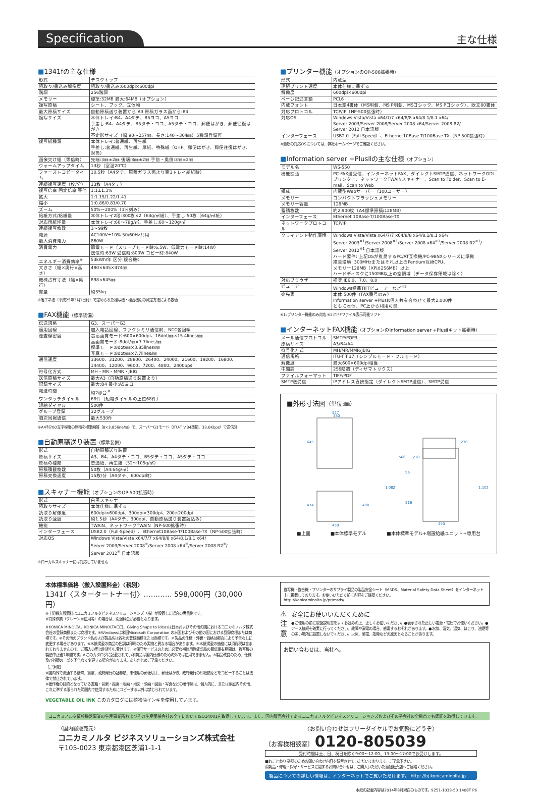Specification
主な仕様
■1341fの主な仕様
| 形式 | デスクトップ |
| 読取り/書込み解像度 | 読取り/書込み:600dpi×600dpi |
| 階調 | 256階調 |
| メモリー | 標準:32MB 最大:64MB（オプション） |
| 複写原稿 | シート、ブック、立体物 |
| 最大原稿サイズ | 自動原稿送り装置から:A3 原稿ガラス面から:B4 |
| 複写サイズ | 本体トレイ:B4、A4タテ、B5ヨコ、A5ヨコ 手差し:B4、A4タテ、B5タテ・ヨコ、A5タテ・ヨコ、郵便はがき、郵便往復はがき 不定形サイズ（幅:90〜257㎜、長さ:140〜364㎜）5種類登録可 |
| 複写紙種類 | 本体トレイ:普通紙、再生紙 手差し:普通紙、再生紙、厚紙、特殊紙（OHP、郵便はがき、郵便往復はがき、封筒） |
| 画像欠け幅（等倍時） | 先端:3㎜±2㎜ 後端:3㎜±2㎜ 手前・奥側:3㎜±2㎜ |
| ウォームアップタイム | 13秒（室温20℃） |
| ファーストコピータイム | 10.5秒（A4タテ、原稿ガラス面より第1トレイ給紙時） |
| 連続複写速度（枚/分） | 13枚（A4タテ） |
| 複写倍率 固定倍率 等倍 | 1:1±1.3% |
| 拡大 | 1:1.15/1.22/1.41 |
| 縮小 | 1:0.86/0.81/0.70 |
| ズーム | 50%〜200%（1%刻み） |
| 給紙方式/給紙量 | 本体トレイ2段:300枚×2（64g/㎡紙）、手差し:50枚（64g/㎡紙） |
| 対応用紙坪量 | 本体トレイ:60〜78g/㎡、手差し:60〜120g/㎡ |
| 連続複写枚数 | 1〜99枚 |
| 電源 | AC100V±10% 50/60Hz共用 |
| 最大消費電力 | 860W |
| 消費電力 | 節電モード（スリープモード時:6.5W、低電力モード時:14W） 送信時:63W 受信時:800W コピー時:840W |
| エネルギー消費効率<sup>※</sup> | 53kWh/年 区分:複合機c |
| 大きさ（幅×奥行×高さ） | 480×645×474㎜ |
| 機械占有寸法（幅×奥行） | 898×645㎜ |
| 質量 | 約35kg |
※省エネ法（平成25年3月1日付）で定められた複写機・複合機別の測定方法による数値
■FAX機能（標準装備）
| 伝送規格 | G3、スーパーG3 |
| 適用回線 | 加入電話回線、ファクシミリ通信網、NCC各回線 |
| 走査線密度 | 超高画質モード:600×600dpi、16dot/㎜×15.4lines/㎜ 高画質モード:8dot/㎜×7.7lines/㎜ 標準モード:8dot/㎜×3.85lines/㎜ 写真モード:8dot/㎜×7.7lines/㎜ |
| 通信速度 | 33600、31200、28800、26400、24000、21600、19200、16800、14400、12000、9600、7200、4800、2400bps |
| 符号化方式 | MH・MR・MMR・JBIG |
| 送信原稿サイズ | 最大A3（自動原稿送り装置より） |
| 記録サイズ | 最大:B4 最小:A5ヨコ |
| 電送時間 | 約2秒台<sup>※</sup> |
| ワンタッチダイヤル | 68件（短縮ダイヤルの上位68件） |
| 短縮ダイヤル | 500件 |
| グループ登録 | 32グループ |
| 順次同報通信 | 最大530件 |
※A4判700文字程度の原稿を標準画質（8×3.85line/㎜）で、スーパーG3モード（ITU-T V.34準拠、33.6Kbps）で送信時
■自動原稿送り装置（標準装備）
| 形式 | 自動原稿送り装置 |
| 原稿サイズ | A3、B4、A4タテ・ヨコ、B5タテ・ヨコ、A5タテ・ヨコ |
| 原稿の種類 | 普通紙、再生紙（52〜105g/㎡） |
| 原稿積載枚数 | 50枚（A4:64g/㎡） |
| 原稿交換速度 | 15枚/分（A4タテ、600dpi時） |
■スキャナー機能（オプションのOP-500拡張時）
| 形式 | 白黒スキャナー |
| 読取りサイズ | 本体仕様に準ずる |
| 読取り解像度 | 600dpi×600dpi、300dpi×300dpi、200×200dpi |
| 読取り速度 | 約1.5秒（A4タテ、300dpi、自動原稿送り装置読込み） |
| 機能 | TWAIN、ネットワークTWAIN（NP-500拡張時） |
| インターフェース | USB2.0（Full-Speed）、Ethernet10Base-T/100Base-TX（NP-500拡張時） |
| 対応OS | Windows Vista/Vista x64/7/7 x64/8/8 x64/8.1/8.1 x64/ Server 2003/Server 2008<sup>※</sup>/Server 2008 x64<sup>※</sup>/Server 2008 R2<sup>※</sup>/ Server 2012<sup>※</sup> 日本語版 |
※ローカルスキャナーには対応していません
■プリンター機能（オプションのOP-500拡張時）
| 形式 | 内蔵型 |
| 連続プリント速度 | 本体仕様に準ずる |
| 解像度 | 600dpi×600dpi |
| ページ記述言語 | PCL6 |
| 内蔵フォント | 日本語4書体（MS明朝、MS P明朝、MSゴシック、MS Pゴシック）、欧文80書体 |
| 対応プロトコル | TCP/IP（NP-500拡張時） |
| 対応OS | Windows Vista/Vista x64/7/7 x64/8/8 x64/8.1/8.1 x64/ Server 2003/Server 2008/Server 2008 x64/Server 2008 R2/ Server 2012 日本語版 |
| インターフェース | USB2.0（Full-Speed）、Ethernet10Base-T/100Base-TX（NP-500拡張時） |
※最新の対応OSについては、弊社ホームページでご確認ください。
■Information server +PlusⅡの主な仕様（オプション）
| モデル名 | WS-550 |
| 機能拡張 | PC-FAX送受信、インターネットFAX、ダイレクトSMTP通信、ネットワークGDIプリンター、ネットワークTWAINスキャナー、Scan to Folder、Scan to E-mail、Scan to Web |
| 構成 | 内蔵型Webサーバー（100ユーザー） |
| メモリー | コンパクトフラッシュメモリー |
| メモリー容量 | 128MB |
| 蓄積枚数 | 約2,900枚（A4標準原稿/128MB） |
| インターフェース | Ethernet 10Base-T/100Base-TX |
| ネットワークプロトコル | TCP/IP |
| クライアント動作環境 | Windows Vista/Vista x64/7/7 x64/8/8 x64/8.1/8.1 x64/ Server 2003<sup>※1</sup>/Server 2008<sup>※1</sup>/Server 2008 x64<sup>※1</sup>/Server 2008 R2<sup>※1</sup>/ Server 2012<sup>※1</sup> 日本語版 ハード要件: 上記OSが推奨するPC/AT互換機/PC-98NXシリーズに準拠 推奨環境: 300MHzまたはそれ以上のPentium互換CPU、 メモリー128MB（XPは256MB）以上 ハードディスクに150MB以上の空領域（データ保存領域は除く） |
| 対応ブラウザ | 推奨:IE6.0、7.0、8.0 |
| ビューアー | Windows標準TIFFビューアーなど<sup>※2</sup> |
| 宛先表 | 本体:500件（FAX番号のみ） Information server +PlusⅡ:個人共有合わせて最大2,000件 ともに本体、PC上から利用可能 |
※1:プリンター機能のみ対応 ※2:TIFFファイル表示可能ソフト
■インターネットFAX機能（オプションのInformation server +PlusⅡキット拡張時）
| メール通信プロトコル | SMTP/POP3 |
| 原稿サイズ | A3/B4/A4 |
| 符号化方式 | MH/MR/MMR/JBIG |
| 通信規格 | ITU-T T.37（シンプルモード・フルモード） |
| 解像度 | 最大600×600dpi相当 |
| 中間調 | 256階調（ディザマトリクス） |
| ファイルフォーマット | TIFF/PDF |
| SMTP送受信 | IPアドレス直接指定（ダイレクトSMTP送信）、SMTP受信 |
■外形寸法図（単位:㎜）
527
480
645
474
490
450
230
218
566
1,082
96
516
1,102
450
■上面 ■本体標準モデル ■本体標準モデル+増設給紙ユニット+専用台
本体標準価格（搬入設置料金）〈税別〉
1341f〈スタータートナー付〉‥‥‥‥‥‥ 598,000円（30,000円）
※上記搬入設置料はコニカミノルタビジネスソリューションズ（株）が設置した場合の実費例です。
※特殊作業（クレーン車使用等）の場合は、別途料金が必要となります。
※KONICA MINOLTA、KONICA MINOLTAロゴ、Giving Shape to Ideasは日本およびその他の国におけるコニカミノルタ株式会社の登録商標または商標です。※Windowsは米国Microsoft Corporation の米国およびその他の国における登録商標または商標です。※その他のブランド名および製品名は各社の登録商標または商標です。※製品の仕様・外観・価格は都合により予告なしに変更する場合があります。※本紙掲載の商品の色調は印刷のため実物と異なる場合があります。※本紙掲載の価格には消費税は含まれておりませんので、ご購入の際は別途申し受けます。※保守サービスのために必要な補修用性能部品の最低保有期間は、複写機の製造中止後7年間です。※このカタログに記載されている商品は国内仕様のため海外では使用できません。※製品改良のため、仕様及び外観の一部を予告なく変更する場合があります。あらかじめご了承ください。
［ご注意］
※国内外で流通する紙幣、貨幣、政府発行の証券類、未使用の郵便切手、郵便はがき、政府発行の印紙類などをコピーすることは法律で禁止されています。
※著作権の目的となっている書籍・音楽・絵画・版画・地図・映画・図面・写真などの著作物は、個人的に、または家庭内その他、これに準ずる限られた範囲内で使用するためにコピーする以外は禁じられています。
VEGETABLE OIL INK このカタログには植物油インキを使用しています。
複写機・複合機・プリンターのサプライ製品の製品安全シート（MSDS、Material Safety Data Sheet）をインターネット上に掲載しております。お使いいただく前に内容をご確認ください。
http://konicaminolta.jp/pr/msds/
⚠
注意
安全にお使いいただくために
●ご使用の前に取扱説明書をよくお読みの上、正しくお使いください。●表示された正しい電源・電圧でお使いください。●アース接続を確実に行ってください。故障や漏電の場合、感電するおそれがあります。●水気、湿気、湯気、ほこり、油煙等の多い場所に設置しないでください。火災、感電、故障などの原因となることがあります。
お問い合わせは、当社へ。
コニカミノルタ情報機器事業の生産事業所およびその生産関係会社の全てにおいてISO14001を取得しています。また、国内販売会社であるコニカミノルタビジネスソリューションズおよびその子会社の全拠点でも認証を取得しています。
〈国内総販売元〉
コニカミノルタ ビジネスソリューションズ株式会社
〒105-0023 東京都港区芝浦1-1-1
〈お問い合わせはフリーダイヤルでお気軽にどうぞ〉
〔お客様相談室〕 0120-805039
受付時間は土、日、祝日を除く9:00〜12:00、13:00〜17:00でお受けします。
■おことわり 確認のためお問い合わせ内容を録音させていただいております。ご了承下さい。
消耗品・修理・保守・サービスに関するお問い合わせは、ご購入いただいた当社販売店へご連絡ください。
製品についての詳しい情報は、インターネットでご覧いただけます。 http: //bj.konicaminolta.jp
本紙の記載内容は2014年8月現在のものです。9251-1038-50 1408T P6